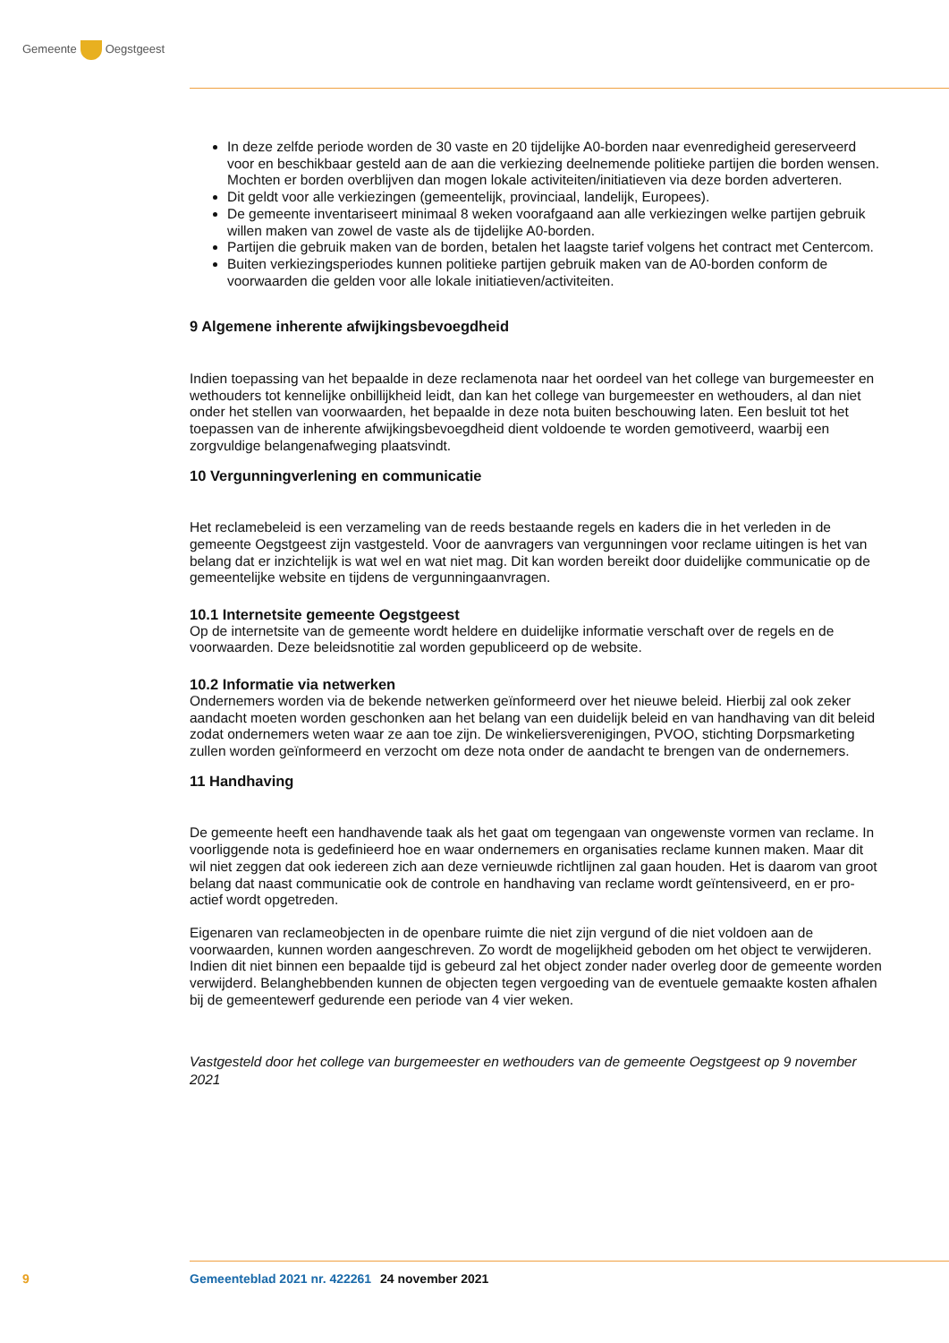Gemeente Oegstgeest
In deze zelfde periode worden de 30 vaste en 20 tijdelijke A0-borden naar evenredigheid gereserveerd voor en beschikbaar gesteld aan de aan die verkiezing deelnemende politieke partijen die borden wensen. Mochten er borden overblijven dan mogen lokale activiteiten/initiatieven via deze borden adverteren.
Dit geldt voor alle verkiezingen (gemeentelijk, provinciaal, landelijk, Europees).
De gemeente inventariseert minimaal 8 weken voorafgaand aan alle verkiezingen welke partijen gebruik willen maken van zowel de vaste als de tijdelijke A0-borden.
Partijen die gebruik maken van de borden, betalen het laagste tarief volgens het contract met Centercom.
Buiten verkiezingsperiodes kunnen politieke partijen gebruik maken van de A0-borden conform de voorwaarden die gelden voor alle lokale initiatieven/activiteiten.
9 Algemene inherente afwijkingsbevoegdheid
Indien toepassing van het bepaalde in deze reclamenota naar het oordeel van het college van burgemeester en wethouders tot kennelijke onbillijkheid leidt, dan kan het college van burgemeester en wethouders, al dan niet onder het stellen van voorwaarden, het bepaalde in deze nota buiten beschouwing laten. Een besluit tot het toepassen van de inherente afwijkingsbevoegdheid dient voldoende te worden gemotiveerd, waarbij een zorgvuldige belangenafweging plaatsvindt.
10 Vergunningverlening en communicatie
Het reclamebeleid is een verzameling van de reeds bestaande regels en kaders die in het verleden in de gemeente Oegstgeest zijn vastgesteld. Voor de aanvragers van vergunningen voor reclame uitingen is het van belang dat er inzichtelijk is wat wel en wat niet mag. Dit kan worden bereikt door duidelijke communicatie op de gemeentelijke website en tijdens de vergunningaanvragen.
10.1 Internetsite gemeente Oegstgeest
Op de internetsite van de gemeente wordt heldere en duidelijke informatie verschaft over de regels en de voorwaarden. Deze beleidsnotitie zal worden gepubliceerd op de website.
10.2 Informatie via netwerken
Ondernemers worden via de bekende netwerken geïnformeerd over het nieuwe beleid. Hierbij zal ook zeker aandacht moeten worden geschonken aan het belang van een duidelijk beleid en van handhaving van dit beleid zodat ondernemers weten waar ze aan toe zijn. De winkeliersverenigingen, PVOO, stichting Dorpsmarketing zullen worden geïnformeerd en verzocht om deze nota onder de aandacht te brengen van de ondernemers.
11 Handhaving
De gemeente heeft een handhavende taak als het gaat om tegengaan van ongewenste vormen van reclame. In voorliggende nota is gedefinieerd hoe en waar ondernemers en organisaties reclame kunnen maken. Maar dit wil niet zeggen dat ook iedereen zich aan deze vernieuwde richtlijnen zal gaan houden. Het is daarom van groot belang dat naast communicatie ook de controle en handhaving van reclame wordt geïntensiveerd, en er pro-actief wordt opgetreden.
Eigenaren van reclameobjecten in de openbare ruimte die niet zijn vergund of die niet voldoen aan de voorwaarden, kunnen worden aangeschreven. Zo wordt de mogelijkheid geboden om het object te verwijderen. Indien dit niet binnen een bepaalde tijd is gebeurd zal het object zonder nader overleg door de gemeente worden verwijderd. Belanghebbenden kunnen de objecten tegen vergoeding van de eventuele gemaakte kosten afhalen bij de gemeentewerf gedurende een periode van 4 vier weken.
Vastgesteld door het college van burgemeester en wethouders van de gemeente Oegstgeest op 9 november 2021
9 Gemeenteblad 2021 nr. 422261 24 november 2021